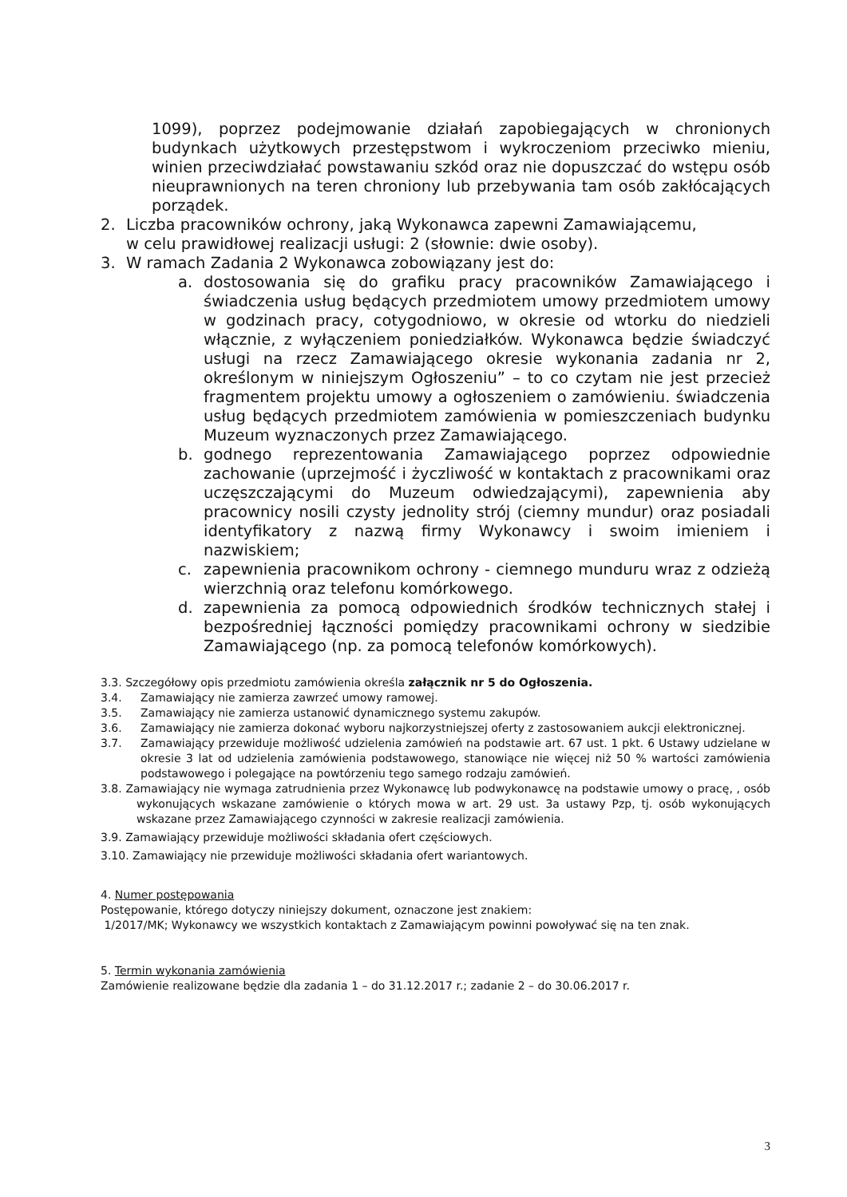1099), poprzez podejmowanie działań zapobiegających w chronionych budynkach użytkowych przestępstwom i wykroczeniom przeciwko mieniu, winien przeciwdziałać powstawaniu szkód oraz nie dopuszczać do wstępu osób nieuprawnionych na teren chroniony lub przebywania tam osób zakłócających porządek.
2. Liczba pracowników ochrony, jaką Wykonawca zapewni Zamawiającemu,
w celu prawidłowej realizacji usługi: 2 (słownie: dwie osoby).
3. W ramach Zadania 2 Wykonawca zobowiązany jest do:
a. dostosowania się do grafiku pracy pracowników Zamawiającego i świadczenia usług będących przedmiotem umowy przedmiotem umowy w godzinach pracy, cotygodniowo, w okresie od wtorku do niedzieli włącznie, z wyłączeniem poniedziałków. Wykonawca będzie świadczyć usługi na rzecz Zamawiającego okresie wykonania zadania nr 2, określonym w niniejszym Ogłoszeniu” – to co czytam nie jest przecież fragmentem projektu umowy a ogłoszeniem o zamówieniu. świadczenia usług będących przedmiotem zamówienia w pomieszczeniach budynku Muzeum wyznaczonych przez Zamawiającego.
b. godnego reprezentowania Zamawiającego poprzez odpowiednie zachowanie (uprzejmość i życzliwość w kontaktach z pracownikami oraz uczęszczającymi do Muzeum odwiedzającymi), zapewnienia aby pracownicy nosili czysty jednolity strój (ciemny mundur) oraz posiadali identyfikatory z nazwą firmy Wykonawcy i swoim imieniem i nazwiskiem;
c. zapewnienia pracownikom ochrony - ciemnego munduru wraz z odzieżą wierzchnią oraz telefonu komórkowego.
d. zapewnienia za pomocą odpowiednich środków technicznych stałej i bezpośredniej łączności pomiędzy pracownikami ochrony w siedzibie Zamawiającego (np. za pomocą telefonów komórkowych).
3.3. Szczegółowy opis przedmiotu zamówienia określa załącznik nr 5 do Ogłoszenia.
3.4. Zamawiający nie zamierza zawrzeć umowy ramowej.
3.5. Zamawiający nie zamierza ustanowić dynamicznego systemu zakupów.
3.6. Zamawiający nie zamierza dokonać wyboru najkorzystniejszej oferty z zastosowaniem aukcji elektronicznej.
3.7. Zamawiający przewiduje możliwość udzielenia zamówień na podstawie art. 67 ust. 1 pkt. 6 Ustawy udzielane w okresie 3 lat od udzielenia zamówienia podstawowego, stanowiące nie więcej niż 50 % wartości zamówienia podstawowego i polegające na powtórzeniu tego samego rodzaju zamówień.
3.8. Zamawiający nie wymaga zatrudnienia przez Wykonawcę lub podwykonawcę na podstawie umowy o pracę, , osób wykonujących wskazane zamówienie o których mowa w art. 29 ust. 3a ustawy Pzp, tj. osób wykonujących wskazane przez Zamawiającego czynności w zakresie realizacji zamówienia.
3.9. Zamawiający przewiduje możliwości składania ofert częściowych.
3.10. Zamawiający nie przewiduje możliwości składania ofert wariantowych.
4. Numer postępowania
Postępowanie, którego dotyczy niniejszy dokument, oznaczone jest znakiem:
1/2017/MK; Wykonawcy we wszystkich kontaktach z Zamawiającym powinni powoływać się na ten znak.
5. Termin wykonania zamówienia
Zamówienie realizowane będzie dla zadania 1 – do 31.12.2017 r.; zadanie 2 – do 30.06.2017 r.
3